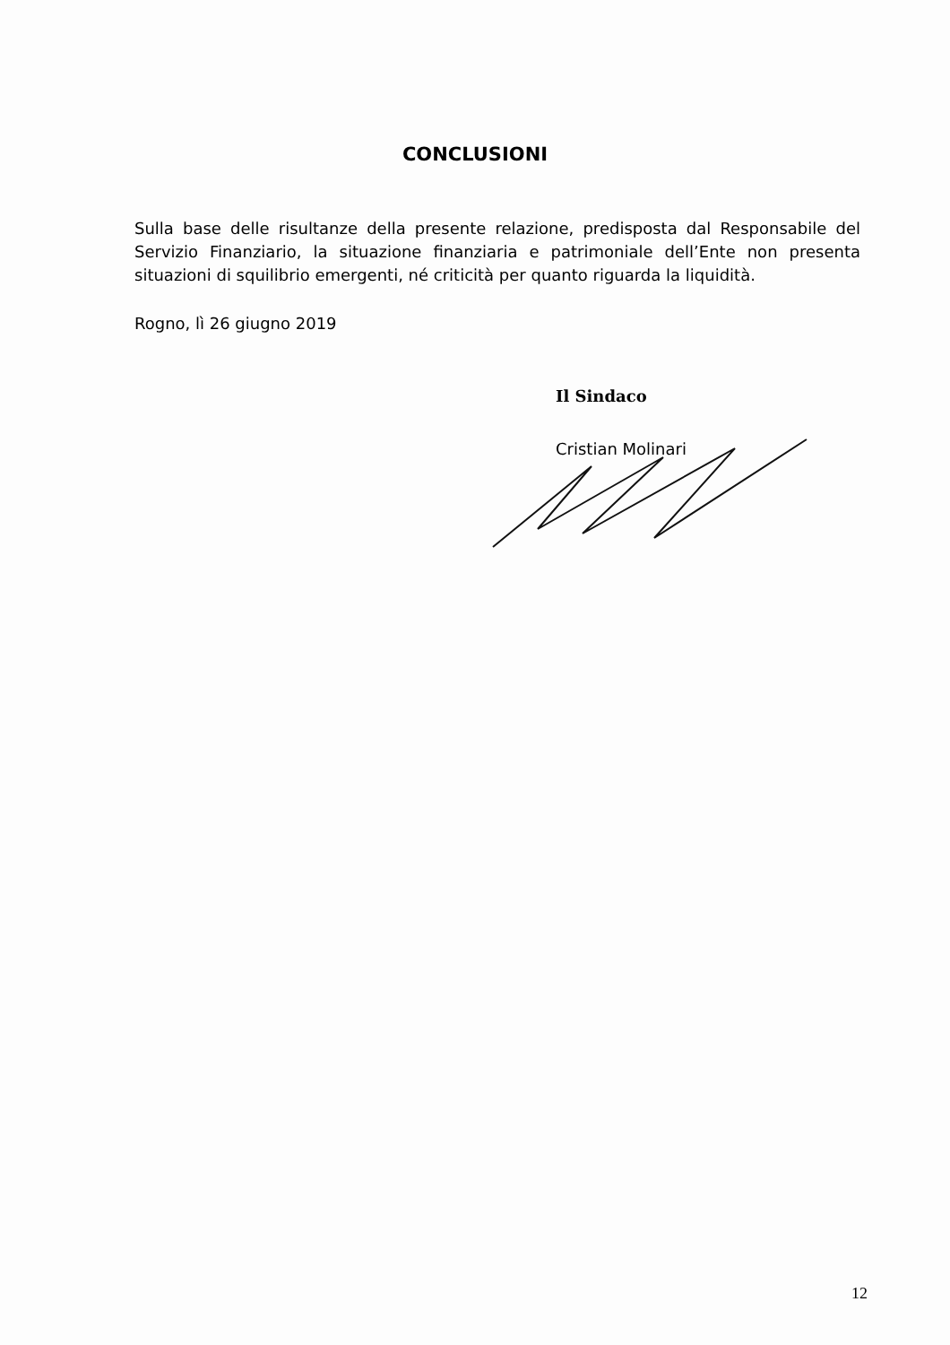CONCLUSIONI
Sulla base delle risultanze della presente relazione, predisposta dal Responsabile del Servizio Finanziario, la situazione finanziaria e patrimoniale dell’Ente non presenta situazioni di squilibrio emergenti, né criticità per quanto riguarda la liquidità.
Rogno, lì 26 giugno 2019
Il Sindaco
Cristian Molinari
12